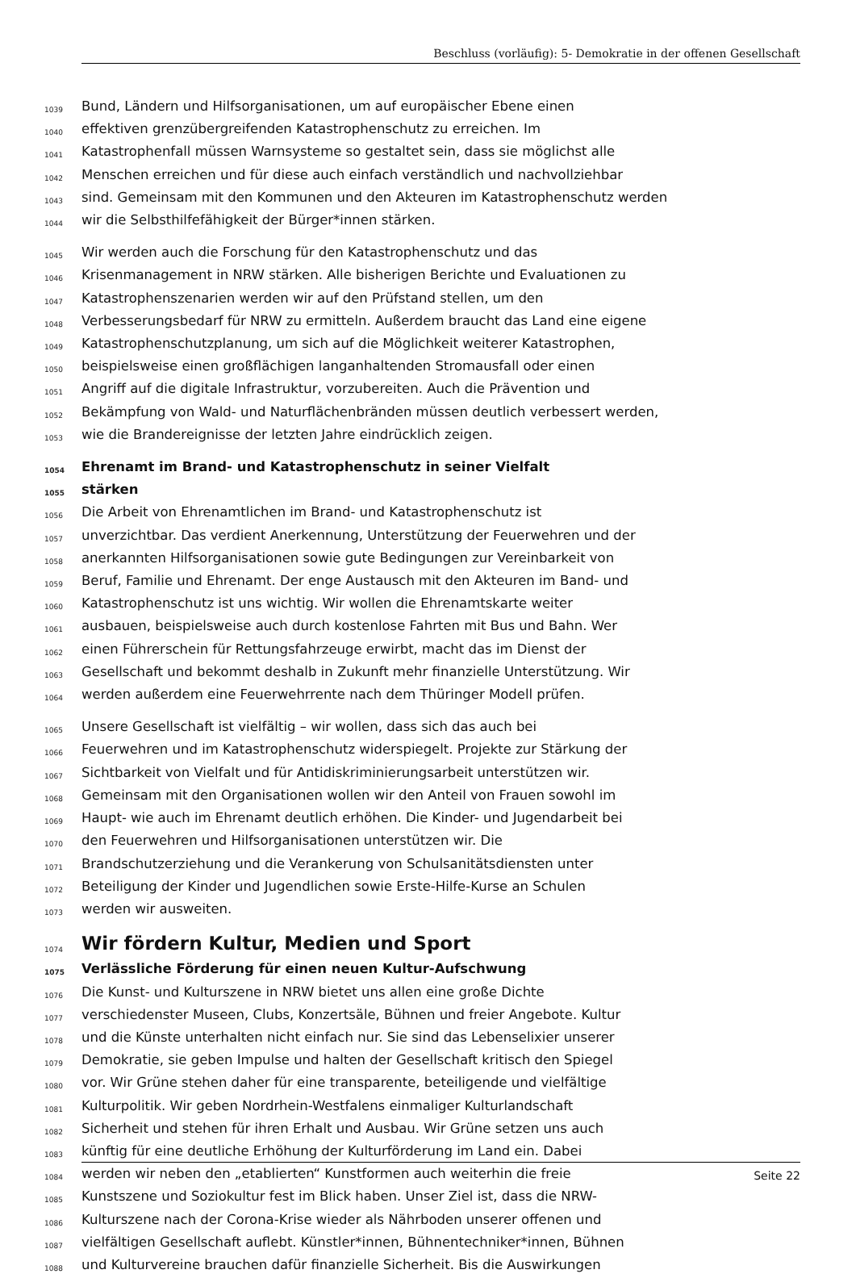Beschluss (vorläufig): 5- Demokratie in der offenen Gesellschaft
1039 Bund, Ländern und Hilfsorganisationen, um auf europäischer Ebene einen
1040 effektiven grenzübergreifenden Katastrophenschutz zu erreichen. Im
1041 Katastrophenfall müssen Warnsysteme so gestaltet sein, dass sie möglichst alle
1042 Menschen erreichen und für diese auch einfach verständlich und nachvollziehbar
1043 sind. Gemeinsam mit den Kommunen und den Akteuren im Katastrophenschutz werden
1044 wir die Selbsthilfefähigkeit der Bürger*innen stärken.
1045 Wir werden auch die Forschung für den Katastrophenschutz und das
1046 Krisenmanagement in NRW stärken. Alle bisherigen Berichte und Evaluationen zu
1047 Katastrophenszenarien werden wir auf den Prüfstand stellen, um den
1048 Verbesserungsbedarf für NRW zu ermitteln. Außerdem braucht das Land eine eigene
1049 Katastrophenschutzplanung, um sich auf die Möglichkeit weiterer Katastrophen,
1050 beispielsweise einen großflächigen langanhaltenden Stromausfall oder einen
1051 Angriff auf die digitale Infrastruktur, vorzubereiten. Auch die Prävention und
1052 Bekämpfung von Wald- und Naturflächenbränden müssen deutlich verbessert werden,
1053 wie die Brandereignisse der letzten Jahre eindrücklich zeigen.
1054 Ehrenamt im Brand- und Katastrophenschutz in seiner Vielfalt
1055 stärken
1056 Die Arbeit von Ehrenamtlichen im Brand- und Katastrophenschutz ist
1057 unverzichtbar. Das verdient Anerkennung, Unterstützung der Feuerwehren und der
1058 anerkannten Hilfsorganisationen sowie gute Bedingungen zur Vereinbarkeit von
1059 Beruf, Familie und Ehrenamt. Der enge Austausch mit den Akteuren im Band- und
1060 Katastrophenschutz ist uns wichtig. Wir wollen die Ehrenamtskarte weiter
1061 ausbauen, beispielsweise auch durch kostenlose Fahrten mit Bus und Bahn. Wer
1062 einen Führerschein für Rettungsfahrzeuge erwirbt, macht das im Dienst der
1063 Gesellschaft und bekommt deshalb in Zukunft mehr finanzielle Unterstützung. Wir
1064 werden außerdem eine Feuerwehrrente nach dem Thüringer Modell prüfen.
1065 Unsere Gesellschaft ist vielfältig – wir wollen, dass sich das auch bei
1066 Feuerwehren und im Katastrophenschutz widerspiegelt. Projekte zur Stärkung der
1067 Sichtbarkeit von Vielfalt und für Antidiskriminierungsarbeit unterstützen wir.
1068 Gemeinsam mit den Organisationen wollen wir den Anteil von Frauen sowohl im
1069 Haupt- wie auch im Ehrenamt deutlich erhöhen. Die Kinder- und Jugendarbeit bei
1070 den Feuerwehren und Hilfsorganisationen unterstützen wir. Die
1071 Brandschutzerziehung und die Verankerung von Schulsanitätsdiensten unter
1072 Beteiligung der Kinder und Jugendlichen sowie Erste-Hilfe-Kurse an Schulen
1073 werden wir ausweiten.
1074 Wir fördern Kultur, Medien und Sport
1075 Verlässliche Förderung für einen neuen Kultur-Aufschwung
1076 Die Kunst- und Kulturszene in NRW bietet uns allen eine große Dichte
1077 verschiedenster Museen, Clubs, Konzertsäle, Bühnen und freier Angebote. Kultur
1078 und die Künste unterhalten nicht einfach nur. Sie sind das Lebenselixier unserer
1079 Demokratie, sie geben Impulse und halten der Gesellschaft kritisch den Spiegel
1080 vor. Wir Grüne stehen daher für eine transparente, beteiligende und vielfältige
1081 Kulturpolitik. Wir geben Nordrhein-Westfalens einmaliger Kulturlandschaft
1082 Sicherheit und stehen für ihren Erhalt und Ausbau. Wir Grüne setzen uns auch
1083 künftig für eine deutliche Erhöhung der Kulturförderung im Land ein. Dabei
1084 werden wir neben den „etablierten“ Kunstformen auch weiterhin die freie
1085 Kunstszene und Soziokultur fest im Blick haben. Unser Ziel ist, dass die NRW-
1086 Kulturszene nach der Corona-Krise wieder als Nährboden unserer offenen und
1087 vielfältigen Gesellschaft auflebt. Künstler*innen, Bühnentechniker*innen, Bühnen
1088 und Kulturvereine brauchen dafür finanzielle Sicherheit. Bis die Auswirkungen
Seite 22